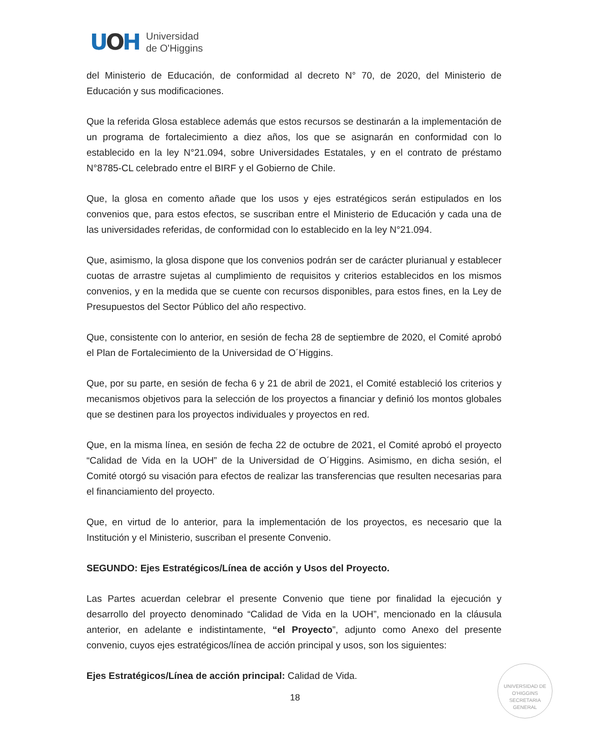UOH
Universidad
de O'Higgins
del Ministerio de Educación, de conformidad al decreto N° 70, de 2020, del Ministerio de Educación y sus modificaciones.
Que la referida Glosa establece además que estos recursos se destinarán a la implementación de un programa de fortalecimiento a diez años, los que se asignarán en conformidad con lo establecido en la ley N°21.094, sobre Universidades Estatales, y en el contrato de préstamo N°8785-CL celebrado entre el BIRF y el Gobierno de Chile.
Que, la glosa en comento añade que los usos y ejes estratégicos serán estipulados en los convenios que, para estos efectos, se suscriban entre el Ministerio de Educación y cada una de las universidades referidas, de conformidad con lo establecido en la ley N°21.094.
Que, asimismo, la glosa dispone que los convenios podrán ser de carácter plurianual y establecer cuotas de arrastre sujetas al cumplimiento de requisitos y criterios establecidos en los mismos convenios, y en la medida que se cuente con recursos disponibles, para estos fines, en la Ley de Presupuestos del Sector Público del año respectivo.
Que, consistente con lo anterior, en sesión de fecha 28 de septiembre de 2020, el Comité aprobó el Plan de Fortalecimiento de la Universidad de O´Higgins.
Que, por su parte, en sesión de fecha 6 y 21 de abril de 2021, el Comité estableció los criterios y mecanismos objetivos para la selección de los proyectos a financiar y definió los montos globales que se destinen para los proyectos individuales y proyectos en red.
Que, en la misma línea, en sesión de fecha 22 de octubre de 2021, el Comité aprobó el proyecto “Calidad de Vida en la UOH” de la Universidad de O´Higgins. Asimismo, en dicha sesión, el Comité otorgó su visación para efectos de realizar las transferencias que resulten necesarias para el financiamiento del proyecto.
Que, en virtud de lo anterior, para la implementación de los proyectos, es necesario que la Institución y el Ministerio, suscriban el presente Convenio.
SEGUNDO: Ejes Estratégicos/Línea de acción y Usos del Proyecto.
Las Partes acuerdan celebrar el presente Convenio que tiene por finalidad la ejecución y desarrollo del proyecto denominado “Calidad de Vida en la UOH”, mencionado en la cláusula anterior, en adelante e indistintamente, “el Proyecto”, adjunto como Anexo del presente convenio, cuyos ejes estratégicos/línea de acción principal y usos, son los siguientes:
Ejes Estratégicos/Línea de acción principal: Calidad de Vida.
UNIVERSIDAD DE O'HIGGINS
SECRETARIA
GENERAL
18